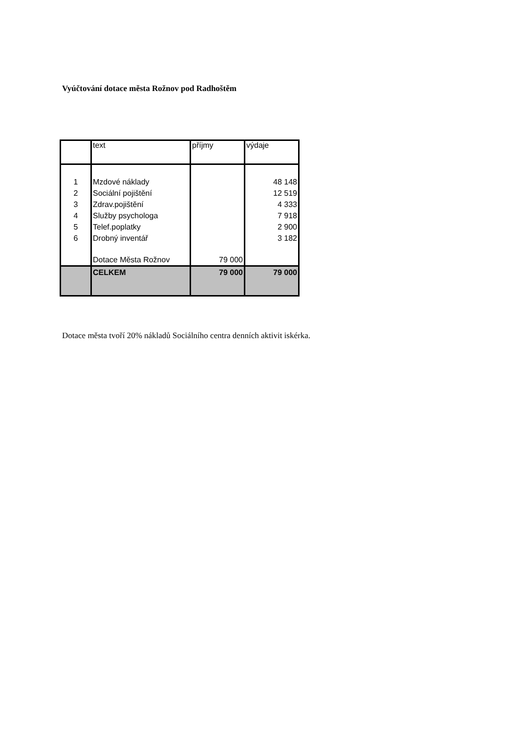Vyúčtování dotace města Rožnov pod Radhoštěm
| | text | příjmy | výdaje |
| --- | --- | --- | --- |
| 1 | Mzdové náklady | | 48 148 |
| 2 | Sociální pojištění | | 12 519 |
| 3 | Zdrav.pojištění | | 4 333 |
| 4 | Služby psychologa | | 7 918 |
| 5 | Telef.poplatky | | 2 900 |
| 6 | Drobný inventář | | 3 182 |
| | Dotace Města Rožnov | 79 000 | |
| | CELKEM | 79 000 | 79 000 |
Dotace města tvoří 20% nákladů Sociálního centra denních aktivit iskérka.